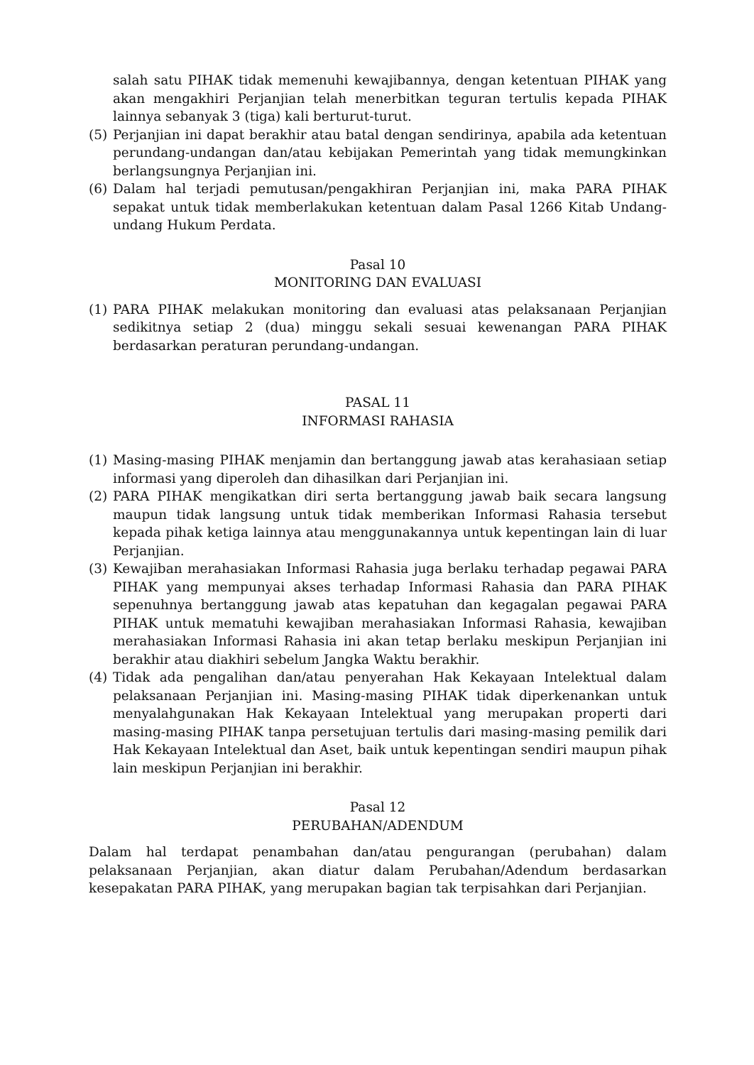salah satu PIHAK tidak memenuhi kewajibannya, dengan ketentuan PIHAK yang akan mengakhiri Perjanjian telah menerbitkan teguran tertulis kepada PIHAK lainnya sebanyak 3 (tiga) kali berturut-turut.
(5) Perjanjian ini dapat berakhir atau batal dengan sendirinya, apabila ada ketentuan perundang-undangan dan/atau kebijakan Pemerintah yang tidak memungkinkan berlangsungnya Perjanjian ini.
(6) Dalam hal terjadi pemutusan/pengakhiran Perjanjian ini, maka PARA PIHAK sepakat untuk tidak memberlakukan ketentuan dalam Pasal 1266 Kitab Undang-undang Hukum Perdata.
Pasal 10
MONITORING DAN EVALUASI
(1) PARA PIHAK melakukan monitoring dan evaluasi atas pelaksanaan Perjanjian sedikitnya setiap 2 (dua) minggu sekali sesuai kewenangan PARA PIHAK berdasarkan peraturan perundang-undangan.
PASAL 11
INFORMASI RAHASIA
(1) Masing-masing PIHAK menjamin dan bertanggung jawab atas kerahasiaan setiap informasi yang diperoleh dan dihasilkan dari Perjanjian ini.
(2) PARA PIHAK mengikatkan diri serta bertanggung jawab baik secara langsung maupun tidak langsung untuk tidak memberikan Informasi Rahasia tersebut kepada pihak ketiga lainnya atau menggunakannya untuk kepentingan lain di luar Perjanjian.
(3) Kewajiban merahasiakan Informasi Rahasia juga berlaku terhadap pegawai PARA PIHAK yang mempunyai akses terhadap Informasi Rahasia dan PARA PIHAK sepenuhnya bertanggung jawab atas kepatuhan dan kegagalan pegawai PARA PIHAK untuk mematuhi kewajiban merahasiakan Informasi Rahasia, kewajiban merahasiakan Informasi Rahasia ini akan tetap berlaku meskipun Perjanjian ini berakhir atau diakhiri sebelum Jangka Waktu berakhir.
(4) Tidak ada pengalihan dan/atau penyerahan Hak Kekayaan Intelektual dalam pelaksanaan Perjanjian ini. Masing-masing PIHAK tidak diperkenankan untuk menyalahgunakan Hak Kekayaan Intelektual yang merupakan properti dari masing-masing PIHAK tanpa persetujuan tertulis dari masing-masing pemilik dari Hak Kekayaan Intelektual dan Aset, baik untuk kepentingan sendiri maupun pihak lain meskipun Perjanjian ini berakhir.
Pasal 12
PERUBAHAN/ADENDUM
Dalam hal terdapat penambahan dan/atau pengurangan (perubahan) dalam pelaksanaan Perjanjian, akan diatur dalam Perubahan/Adendum berdasarkan kesepakatan PARA PIHAK, yang merupakan bagian tak terpisahkan dari Perjanjian.